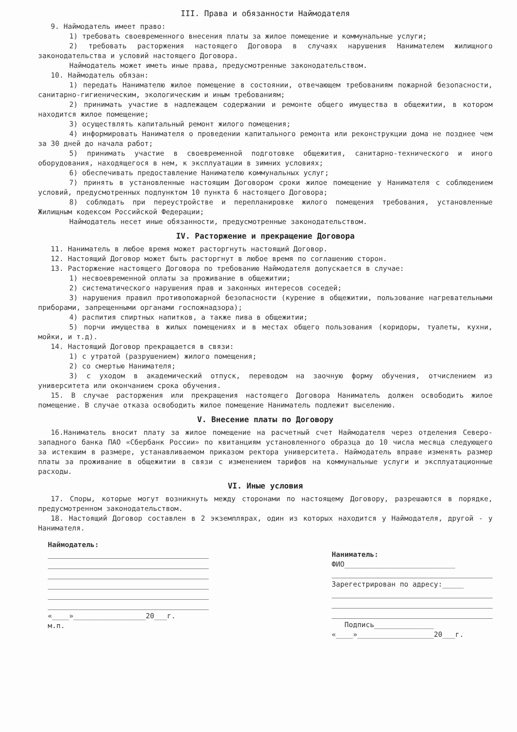III. Права и обязанности Наймодателя
9. Наймодатель имеет право:
1) требовать своевременного внесения платы за жилое помещение и коммунальные услуги;
2) требовать расторжения настоящего Договора в случаях нарушения Нанимателем жилищного законодательства и условий настоящего Договора.
Наймодатель может иметь иные права, предусмотренные законодательством.
10. Наймодатель обязан:
1) передать Нанимателю жилое помещение в состоянии, отвечающем требованиям пожарной безопасности, санитарно-гигиеническим, экологическим и иным требованиям;
2) принимать участие в надлежащем содержании и ремонте общего имущества в общежитии, в котором находится жилое помещение;
3) осуществлять капитальный ремонт жилого помещения;
4) информировать Нанимателя о проведении капитального ремонта или реконструкции дома не позднее чем за 30 дней до начала работ;
5) принимать участие в своевременной подготовке общежития, санитарно-технического и иного оборудования, находящегося в нем, к эксплуатации в зимних условиях;
6) обеспечивать предоставление Нанимателю коммунальных услуг;
7) принять в установленные настоящим Договором сроки жилое помещение у Нанимателя с соблюдением условий, предусмотренных подпунктом 10 пункта 6 настоящего Договора;
8) соблюдать при переустройстве и перепланировке жилого помещения требования, установленные Жилищным кодексом Российской Федерации;
Наймодатель несет иные обязанности, предусмотренные законодательством.
IV. Расторжение и прекращение Договора
11. Наниматель в любое время может расторгнуть настоящий Договор.
12. Настоящий Договор может быть расторгнут в любое время по соглашению сторон.
13. Расторжение настоящего Договора по требованию Наймодателя допускается в случае:
1) несвоевременной оплаты за проживание в общежитии;
2) систематического нарушения прав и законных интересов соседей;
3) нарушения правил противопожарной безопасности (курение в общежитии, пользование нагревательными приборами, запрещенными органами госпожнадзора);
4) распития спиртных напитков, а также пива в общежитии;
5) порчи имущества в жилых помещениях и в местах общего пользования (коридоры, туалеты, кухни, мойки, и т.д).
14. Настоящий Договор прекращается в связи:
1) с утратой (разрушением) жилого помещения;
2) со смертью Нанимателя;
3) с уходом в академический отпуск, переводом на заочную форму обучения, отчислением из университета или окончанием срока обучения.
15. В случае расторжения или прекращения настоящего Договора Наниматель должен освободить жилое помещение. В случае отказа освободить жилое помещение Наниматель подлежит выселению.
V. Внесение платы по Договору
16.Наниматель вносит плату за жилое помещение на расчетный счет Наймодателя через отделения Северо-западного банка ПАО «Сбербанк России» по квитанциям установленного образца до 10 числа месяца следующего за истекшим в размере, устанавливаемом приказом ректора университета. Наймодатель вправе изменять размер платы за проживание в общежитии в связи с изменением тарифов на коммунальные услуги и эксплуатационные расходы.
VI. Иные условия
17. Споры, которые могут возникнуть между сторонами по настоящему Договору, разрешаются в порядке, предусмотренном законодательством.
18. Настоящий Договор составлен в 2 экземплярах, один из которых находится у Наймодателя, другой - у Нанимателя.
Наймодатель:
«____»_________________20___г.
м.п.
Наниматель:
ФИО__________________________
Зарегестрирован по адресу:_____
Подпись______________
«____»__________________20___г.